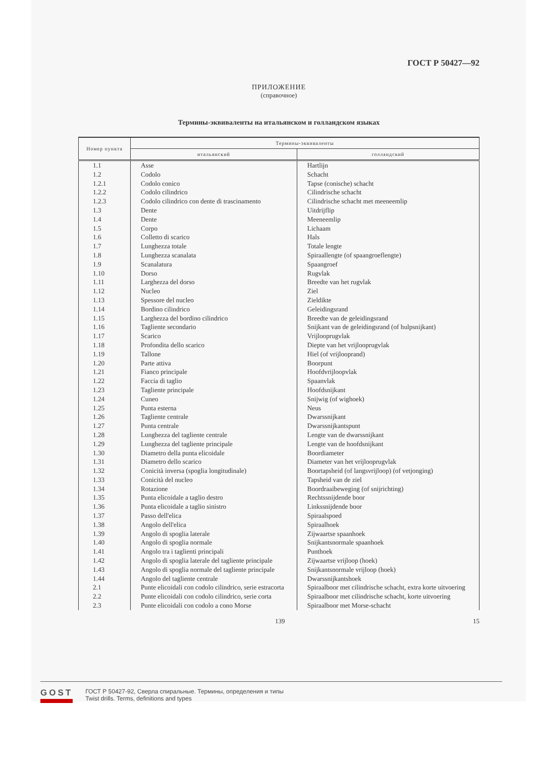ГОСТ Р 50427—92
ПРИЛОЖЕНИЕ
(справочное)
Термины-эквиваленты на итальянском и голландском языках
| Номер пункта | Термины-эквиваленты | |
| --- | --- | --- |
| | итальянский | голландский |
| 1.1 | Asse | Hartlijn |
| 1.2 | Codolo | Schacht |
| 1.2.1 | Codolo conico | Tapse (conische) schacht |
| 1.2.2 | Codolo cilindrico | Cilindrische schacht |
| 1.2.3 | Codolo cilindrico con dente di trascinamento | Cilindrische schacht met meeneemlip |
| 1.3 | Dente | Uitdrijflip |
| 1.4 | Dente | Meeneemlip |
| 1.5 | Corpo | Lichaam |
| 1.6 | Colletto di scarico | Hals |
| 1.7 | Lunghezza totale | Totale lengte |
| 1.8 | Lunghezza scanalata | Spiraallengte (of spaangroeflengte) |
| 1.9 | Scanalatura | Spaangroef |
| 1.10 | Dorso | Rugvlak |
| 1.11 | Larghezza del dorso | Breedte van het rugvlak |
| 1.12 | Nucleo | Ziel |
| 1.13 | Spessore del nucleo | Zieldikte |
| 1.14 | Bordino cilindrico | Geleidingsrand |
| 1.15 | Larghezza del bordino cilindrico | Breedte van de geleidingsrand |
| 1.16 | Tagliente secondario | Snijkant van de geleidingsrand (of hulpsnijkant) |
| 1.17 | Scarico | Vrijlooprugvlak |
| 1.18 | Profondita dello scarico | Diepte van het vrijlooprugvlak |
| 1.19 | Tallone | Hiel (of vrijlooprand) |
| 1.20 | Parte attiva | Boorpunt |
| 1.21 | Fianco principale | Hoofdvrijloopvlak |
| 1.22 | Faccia di taglio | Spaanvlak |
| 1.23 | Tagliente principale | Hoofdsnijkant |
| 1.24 | Cuneo | Snijwig (of wighoek) |
| 1.25 | Punta esterna | Neus |
| 1.26 | Tagliente centrale | Dwarssnijkant |
| 1.27 | Punta centrale | Dwarssnijkantspunt |
| 1.28 | Lunghezza del tagliente centrale | Lengte van de dwarssnijkant |
| 1.29 | Lunghezza del tagliente principale | Lengte van de hoofdsnijkant |
| 1.30 | Diametro della punta elicoidale | Boordiameter |
| 1.31 | Diametro dello scarico | Diameter van het vrijlooprugvlak |
| 1.32 | Conicità inversa (spoglia longitudinale) | Boortapsheid (of langsvrijloop) (of vetjonging) |
| 1.33 | Conicità del nucleo | Tapsheid van de ziel |
| 1.34 | Rotazione | Boordraaibeweging (of snijrichting) |
| 1.35 | Punta elicoidale a taglio destro | Rechtssnijdende boor |
| 1.36 | Punta elicoidale a taglio sinistro | Linkssnijdende boor |
| 1.37 | Passo dell'elica | Spiraalspoed |
| 1.38 | Angolo dell'elica | Spiraalhoek |
| 1.39 | Angolo di spoglia laterale | Zijwaartse spaanhoek |
| 1.40 | Angolo di spoglia normale | Snijkantsnormale spaanhoek |
| 1.41 | Angolo tra i taglienti principali | Punthoek |
| 1.42 | Angolo di spoglia laterale del tagliente principale | Zijwaartse vrijloop (hoek) |
| 1.43 | Angolo di spoglia normale del tagliente principale | Snijkantsnormale vrijloop (hoek) |
| 1.44 | Angolo del tagliente centrale | Dwarssnijkantshoek |
| 2.1 | Punte elicoidali con codolo cilindrico, serie estracorta | Spiraalboor met cilindrische schacht, extra korte uitvoering |
| 2.2 | Punte elicoidali con codolo cilindrico, serie corta | Spiraalboor met cilindrische schacht, korte uitvoering |
| 2.3 | Punte elicoidali con codolo a cono Morse | Spiraalboor met Morse-schacht |
139 15
GOST
ГОСТ Р 50427-92, Сверла спиральные. Термины, определения и типы
Twist drills. Terms, definitions and types